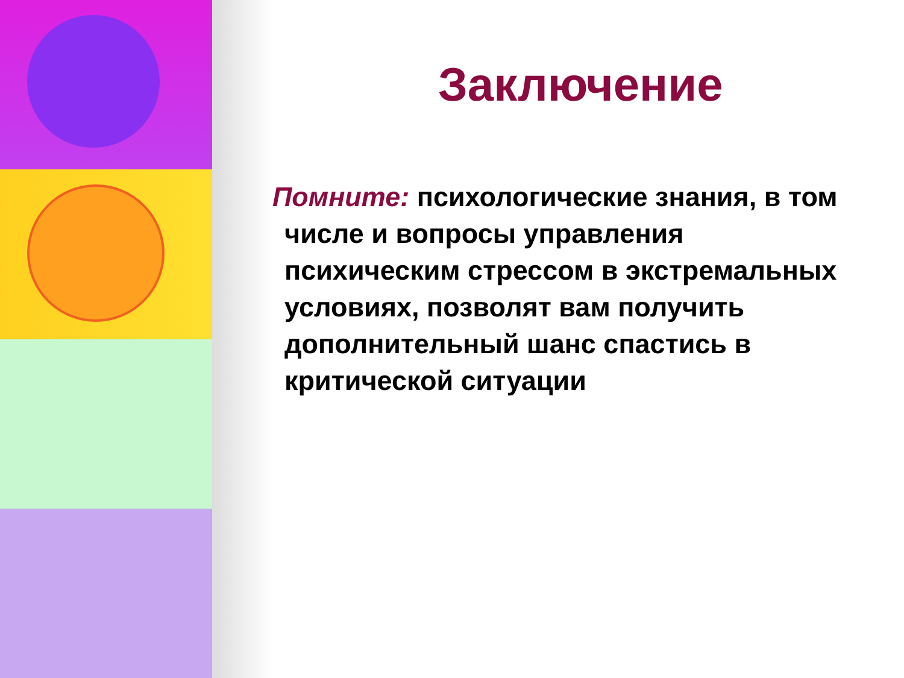Заключение
Помните: психологические знания, в том числе и вопросы управления психическим стрессом в экстремальных условиях, позволят вам получить дополнительный шанс спастись в критической ситуации